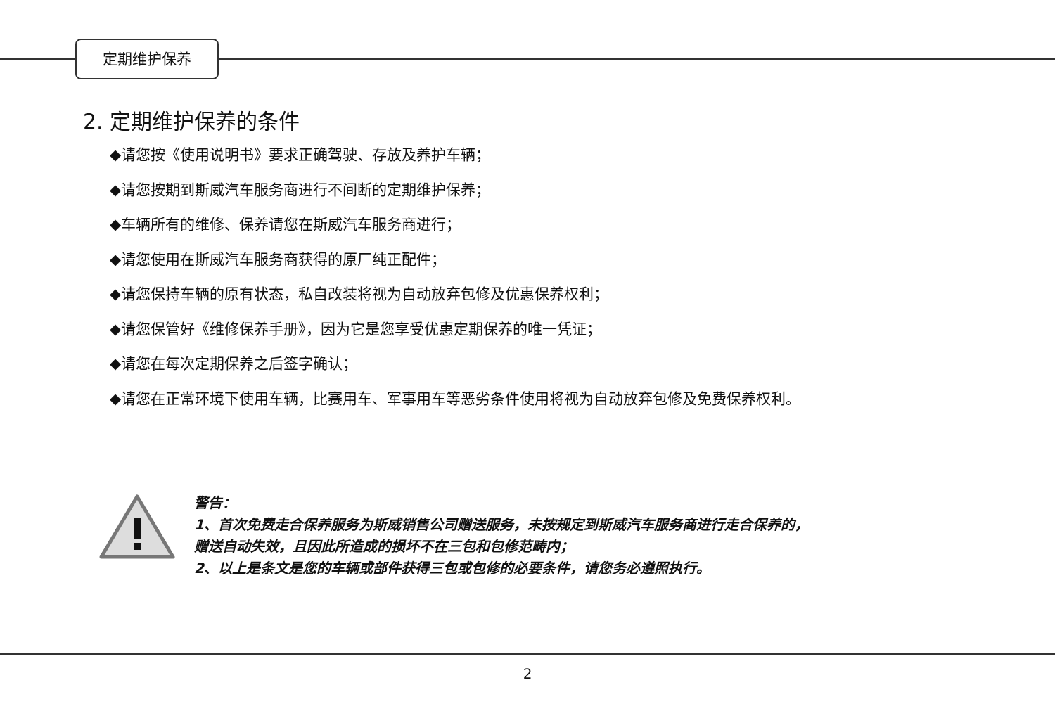定期维护保养
2. 定期维护保养的条件
◆请您按《使用说明书》要求正确驾驶、存放及养护车辆；
◆请您按期到斯威汽车服务商进行不间断的定期维护保养；
◆车辆所有的维修、保养请您在斯威汽车服务商进行；
◆请您使用在斯威汽车服务商获得的原厂纯正配件；
◆请您保持车辆的原有状态，私自改装将视为自动放弃包修及优惠保养权利；
◆请您保管好《维修保养手册》，因为它是您享受优惠定期保养的唯一凭证；
◆请您在每次定期保养之后签字确认；
◆请您在正常环境下使用车辆，比赛用车、军事用车等恶劣条件使用将视为自动放弃包修及免费保养权利。
警告：
1、首次免费走合保养服务为斯威销售公司赠送服务，未按规定到斯威汽车服务商进行走合保养的，
赠送自动失效，且因此所造成的损坏不在三包和包修范畴内；
2、以上是条文是您的车辆或部件获得三包或包修的必要条件，请您务必遵照执行。
2